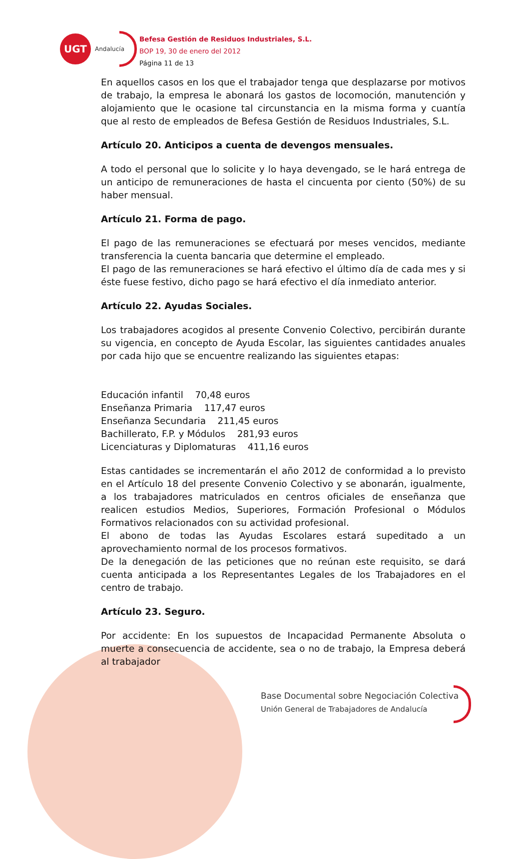UGT
Andalucía
Befesa Gestión de Residuos Industriales, S.L.
BOP 19, 30 de enero del 2012
Página 11 de 13
En aquellos casos en los que el trabajador tenga que desplazarse por motivos de trabajo, la empresa le abonará los gastos de locomoción, manutención y alojamiento que le ocasione tal circunstancia en la misma forma y cuantía que al resto de empleados de Befesa Gestión de Residuos Industriales, S.L.
Artículo 20. Anticipos a cuenta de devengos mensuales.
A todo el personal que lo solicite y lo haya devengado, se le hará entrega de un anticipo de remuneraciones de hasta el cincuenta por ciento (50%) de su haber mensual.
Artículo 21. Forma de pago.
El pago de las remuneraciones se efectuará por meses vencidos, mediante transferencia la cuenta bancaria que determine el empleado.
El pago de las remuneraciones se hará efectivo el último día de cada mes y si éste fuese festivo, dicho pago se hará efectivo el día inmediato anterior.
Artículo 22. Ayudas Sociales.
Los trabajadores acogidos al presente Convenio Colectivo, percibirán durante su vigencia, en concepto de Ayuda Escolar, las siguientes cantidades anuales por cada hijo que se encuentre realizando las siguientes etapas:
Educación infantil 70,48 euros
Enseñanza Primaria 117,47 euros
Enseñanza Secundaria 211,45 euros
Bachillerato, F.P. y Módulos 281,93 euros
Licenciaturas y Diplomaturas 411,16 euros
Estas cantidades se incrementarán el año 2012 de conformidad a lo previsto en el Artículo 18 del presente Convenio Colectivo y se abonarán, igualmente, a los trabajadores matriculados en centros oficiales de enseñanza que realicen estudios Medios, Superiores, Formación Profesional o Módulos Formativos relacionados con su actividad profesional.
El abono de todas las Ayudas Escolares estará supeditado a un aprovechamiento normal de los procesos formativos.
De la denegación de las peticiones que no reúnan este requisito, se dará cuenta anticipada a los Representantes Legales de los Trabajadores en el centro de trabajo.
Artículo 23. Seguro.
Por accidente: En los supuestos de Incapacidad Permanente Absoluta o muerte a consecuencia de accidente, sea o no de trabajo, la Empresa deberá al trabajador
Base Documental sobre Negociación Colectiva
Unión General de Trabajadores de Andalucía